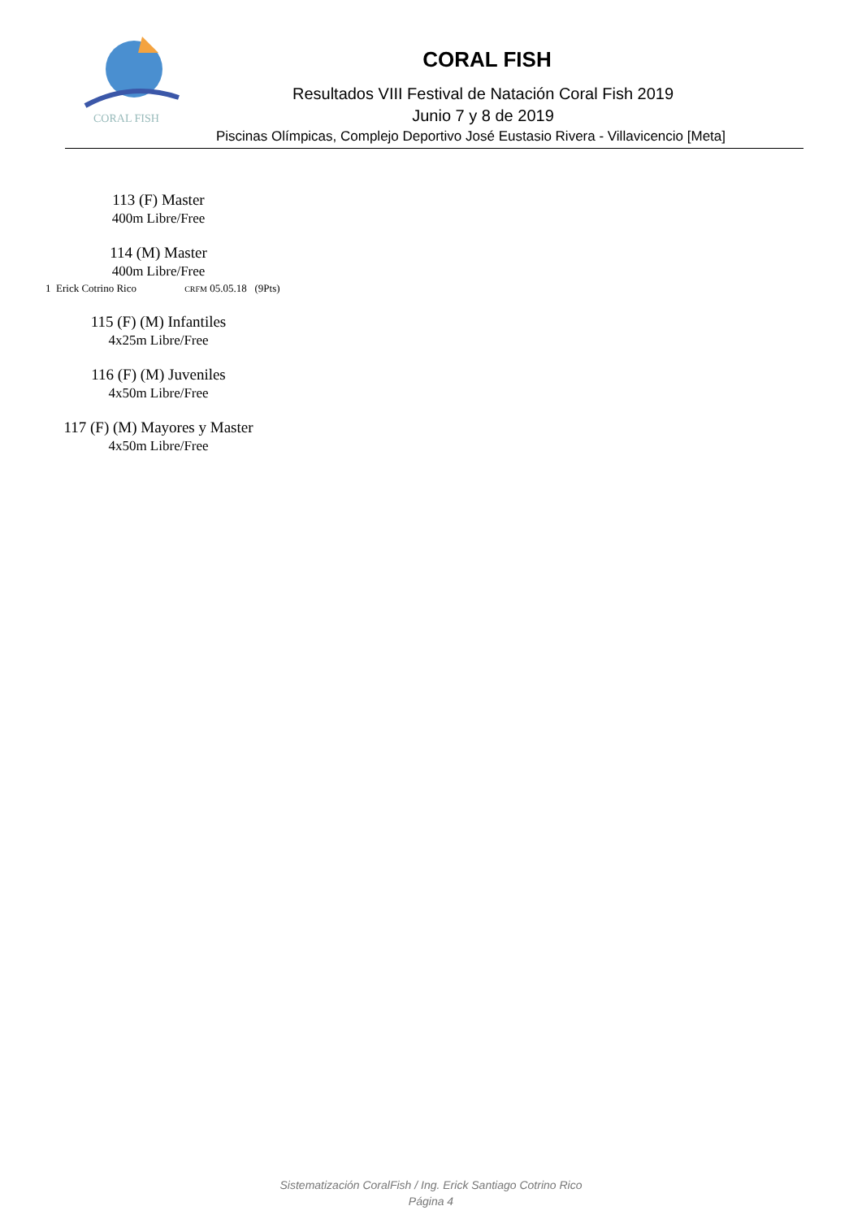CORAL FISH
CORAL FISH
Resultados VIII Festival de Natación Coral Fish 2019
Junio 7 y 8 de 2019
Piscinas Olímpicas, Complejo Deportivo José Eustasio Rivera - Villavicencio [Meta]
113 (F) Master
400m Libre/Free
114 (M) Master
400m Libre/Free
1 Erick Cotrino Rico CRFM 05.05.18 (9Pts)
115 (F) (M) Infantiles
4x25m Libre/Free
116 (F) (M) Juveniles
4x50m Libre/Free
117 (F) (M) Mayores y Master
4x50m Libre/Free
Sistematización CoralFish / Ing. Erick Santiago Cotrino Rico
Página 4